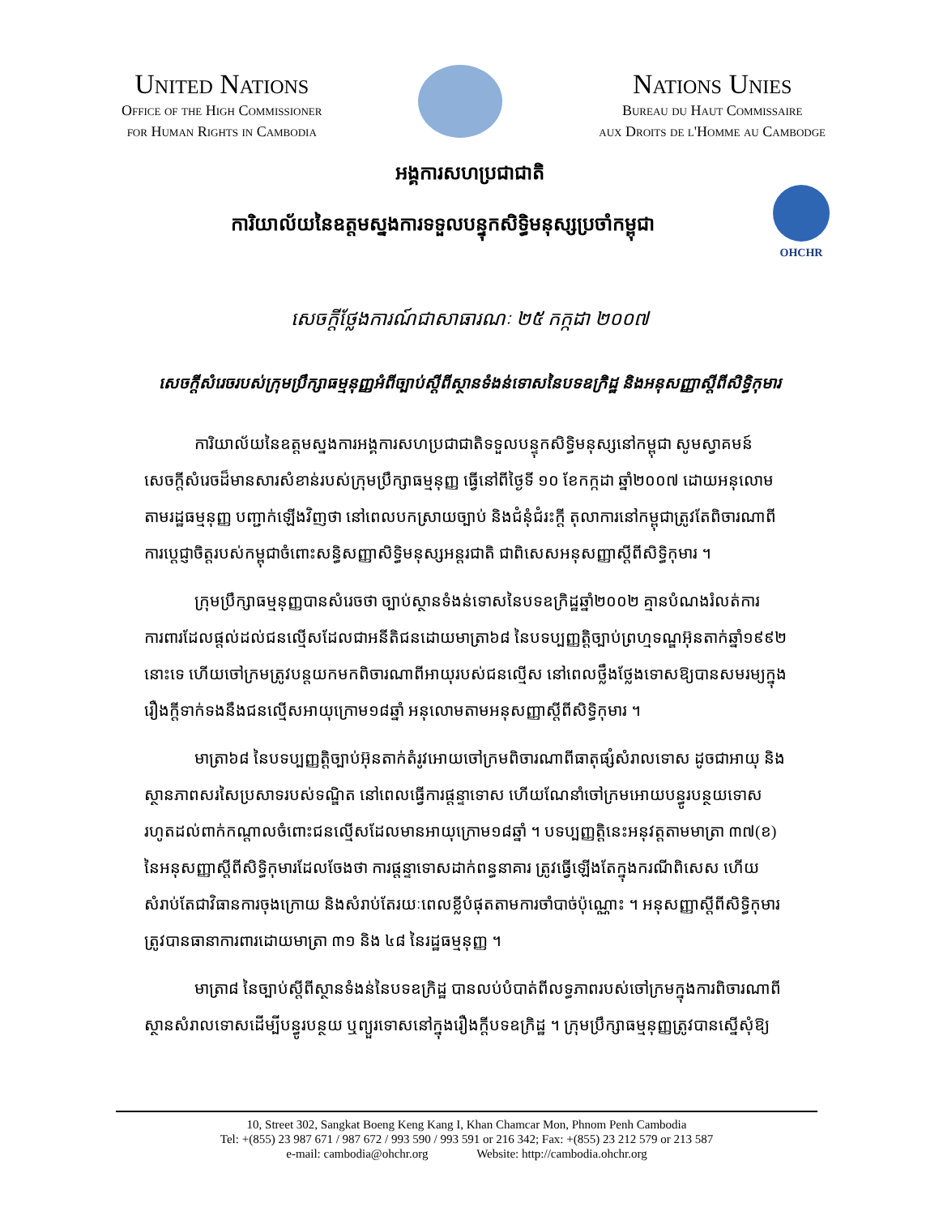United Nations
Office of the High Commissioner
for Human Rights in Cambodia
Nations Unies
Bureau du Haut Commissaire
aux Droits de l'Homme au Cambodge
អង្គការសហប្រជាជាតិ
ការិយាល័យនៃឧត្តមស្នងការទទួលបន្ទុកសិទ្ធិមនុស្សប្រចាំកម្ពុជា
OHCHR
សេចក្តីថ្លែងការណ៍ជាសាធារណៈ ២៥ កក្កដា ២០០៧
សេចក្តីសំរេចរបស់ក្រុមប្រឹក្សាធម្មនុញ្ញអំពីច្បាប់ស្តីពីស្ថានទំងន់ទោសនៃបទឧក្រិដ្ឋ និងអនុសញ្ញាស្តីពីសិទ្ធិកុមារ
ការិយាល័យនៃឧត្តមស្នងការអង្គការសហប្រជាជាតិទទួលបន្ទុកសិទ្ធិមនុស្សនៅកម្ពុជា សូមស្វាគមន៍ សេចក្តីសំរេចដ៏មានសារសំខាន់របស់ក្រុមប្រឹក្សាធម្មនុញ្ញ ធ្វើនៅពីថ្ងៃទី ១០ ខែកក្កដា ឆ្នាំ២០០៧ ដោយអនុលោមតាមរដ្ឋធម្មនុញ្ញ បញ្ជាក់ឡើងវិញថា នៅពេលបកស្រាយច្បាប់ និងជំនុំជំរះក្តី តុលាការនៅកម្ពុជាត្រូវតែពិចារណាពីការប្តេជ្ញាចិត្តរបស់កម្ពុជាចំពោះសន្ធិសញ្ញាសិទ្ធិមនុស្សអន្តរជាតិ ជាពិសេសអនុសញ្ញាស្តីពីសិទ្ធិកុមារ ។
ក្រុមប្រឹក្សាធម្មនុញ្ញបានសំរេចថា ច្បាប់ស្ថានទំងន់ទោសនៃបទឧក្រិដ្ឋឆ្នាំ២០០២ គ្មានបំណងរំលត់ការការពារដែលផ្តល់ដល់ជនល្មើសដែលជាអនីតិជនដោយមាត្រា៦៨ នៃបទប្បញ្ញត្តិច្បាប់ព្រហ្មទណ្ឌអ៊ុនតាក់ឆ្នាំ១៩៩២ នោះទេ ហើយចៅក្រមត្រូវបន្តយកមកពិចារណាពីអាយុរបស់ជនល្មើស នៅពេលថ្លឹងថ្លែងទោសឱ្យបានសមរម្យក្នុងរឿងក្តីទាក់ទងនឹងជនល្មើសអាយុក្រោម១៨ឆ្នាំ អនុលោមតាមអនុសញ្ញាស្តីពីសិទ្ធិកុមារ ។
មាត្រា៦៨ នៃបទប្បញ្ញត្តិច្បាប់អ៊ុនតាក់តំរូវអោយចៅក្រមពិចារណាពីធាតុផ្សំសំរាលទោស ដូចជាអាយុ និងស្ថានភាពសរសៃប្រសាទរបស់ទណ្ឌិត នៅពេលធ្វើការផ្តន្ទាទោស ហើយណែនាំចៅក្រមអោយបន្ធូរបន្ថយទោសរហូតដល់ពាក់កណ្តាលចំពោះជនល្មើសដែលមានអាយុក្រោម១៨ឆ្នាំ ។ បទប្បញ្ញត្តិនេះអនុវត្តតាមមាត្រា ៣៧(ខ) នៃអនុសញ្ញាស្តីពីសិទ្ធិកុមារដែលចែងថា ការផ្តន្ទាទោសដាក់ពន្ធនាគារ ត្រូវធ្វើឡើងតែក្នុងករណីពិសេស ហើយសំរាប់តែជាវិធានការចុងក្រោយ និងសំរាប់តែរយៈពេលខ្លីបំផុតតាមការចាំបាច់ប៉ុណ្ណោះ ។ អនុសញ្ញាស្តីពីសិទ្ធិកុមារត្រូវបានធានាការពារដោយមាត្រា ៣១ និង ៤៨ នៃរដ្ឋធម្មនុញ្ញ ។
មាត្រា៨ នៃច្បាប់ស្តីពីស្ថានទំងន់នៃបទឧក្រិដ្ឋ បានលប់បំបាត់ពីលទ្ធភាពរបស់ចៅក្រមក្នុងការពិចារណាពីស្ថានសំរាលទោសដើម្បីបន្ធូរបន្ថយ ឬព្យួរទោសនៅក្នុងរឿងក្តីបទឧក្រិដ្ឋ ។ ក្រុមប្រឹក្សាធម្មនុញ្ញត្រូវបានស្នើសុំឱ្យ
10, Street 302, Sangkat Boeng Keng Kang I, Khan Chamcar Mon, Phnom Penh Cambodia
Tel: +(855) 23 987 671 / 987 672 / 993 590 / 993 591 or 216 342; Fax: +(855) 23 212 579 or 213 587
e-mail: cambodia@ohchr.org Website: http://cambodia.ohchr.org